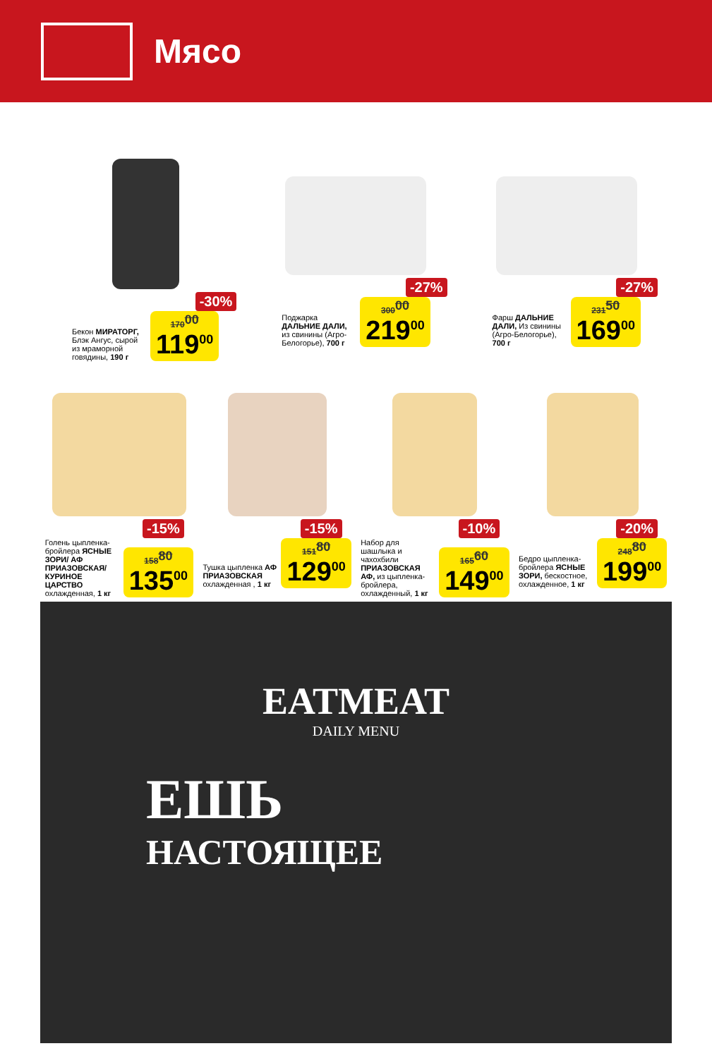Мясо
-30%
Бекон МИРАТОРГ, Блэк Ангус, сырой из мраморной говядины, 190 г
170<sup>00</sup>
119<sup>00</sup>
-27%
Поджарка ДАЛЬНИЕ ДАЛИ, из свинины (Агро-Белогорье), 700 г
300<sup>00</sup>
219<sup>00</sup>
-27%
Фарш ДАЛЬНИЕ ДАЛИ, Из свинины (Агро-Белогорье), 700 г
231<sup>50</sup>
169<sup>00</sup>
-15%
Голень цыпленка-бройлера ЯСНЫЕ ЗОРИ/ АФ ПРИАЗОВСКАЯ/ КУРИНОЕ ЦАРСТВО охлажденная, 1 кг
158<sup>80</sup>
135<sup>00</sup>
-15%
Тушка цыпленка АФ ПРИАЗОВСКАЯ охлажденная , 1 кг
151<sup>80</sup>
129<sup>00</sup>
-10%
Набор для шашлыка и чахохбили ПРИАЗОВСКАЯ АФ, из цыпленка-бройлера, охлажденный, 1 кг
165<sup>60</sup>
149<sup>00</sup>
-20%
Бедро цыпленка-бройлера ЯСНЫЕ ЗОРИ, бескостное, охлажденное, 1 кг
248<sup>80</sup>
199<sup>00</sup>
EATMEAT
DAILY MENU
ЕШЬ
НАСТОЯЩЕЕ